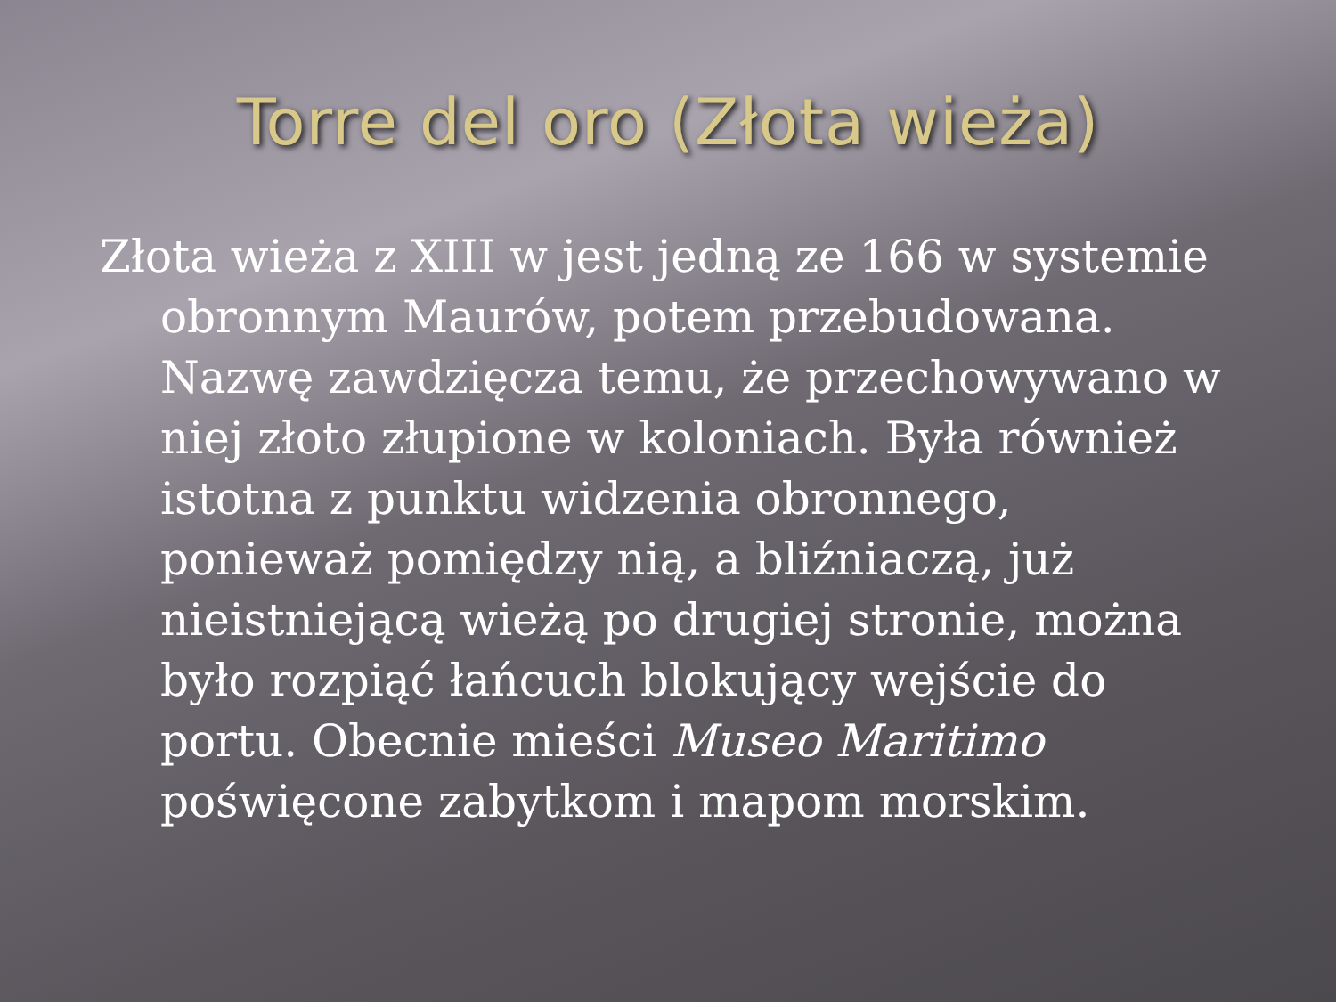Torre del oro (Złota wieża)
Złota wieża z XIII w jest jedną ze 166 w systemie obronnym Maurów, potem przebudowana. Nazwę zawdzięcza temu, że przechowywano w niej złoto złupione w koloniach. Była również istotna z punktu widzenia obronnego, ponieważ pomiędzy nią, a bliźniaczą, już nieistniejącą wieżą po drugiej stronie, można było rozpiąć łańcuch blokujący wejście do portu. Obecnie mieści Museo Maritimo poświęcone zabytkom i mapom morskim.